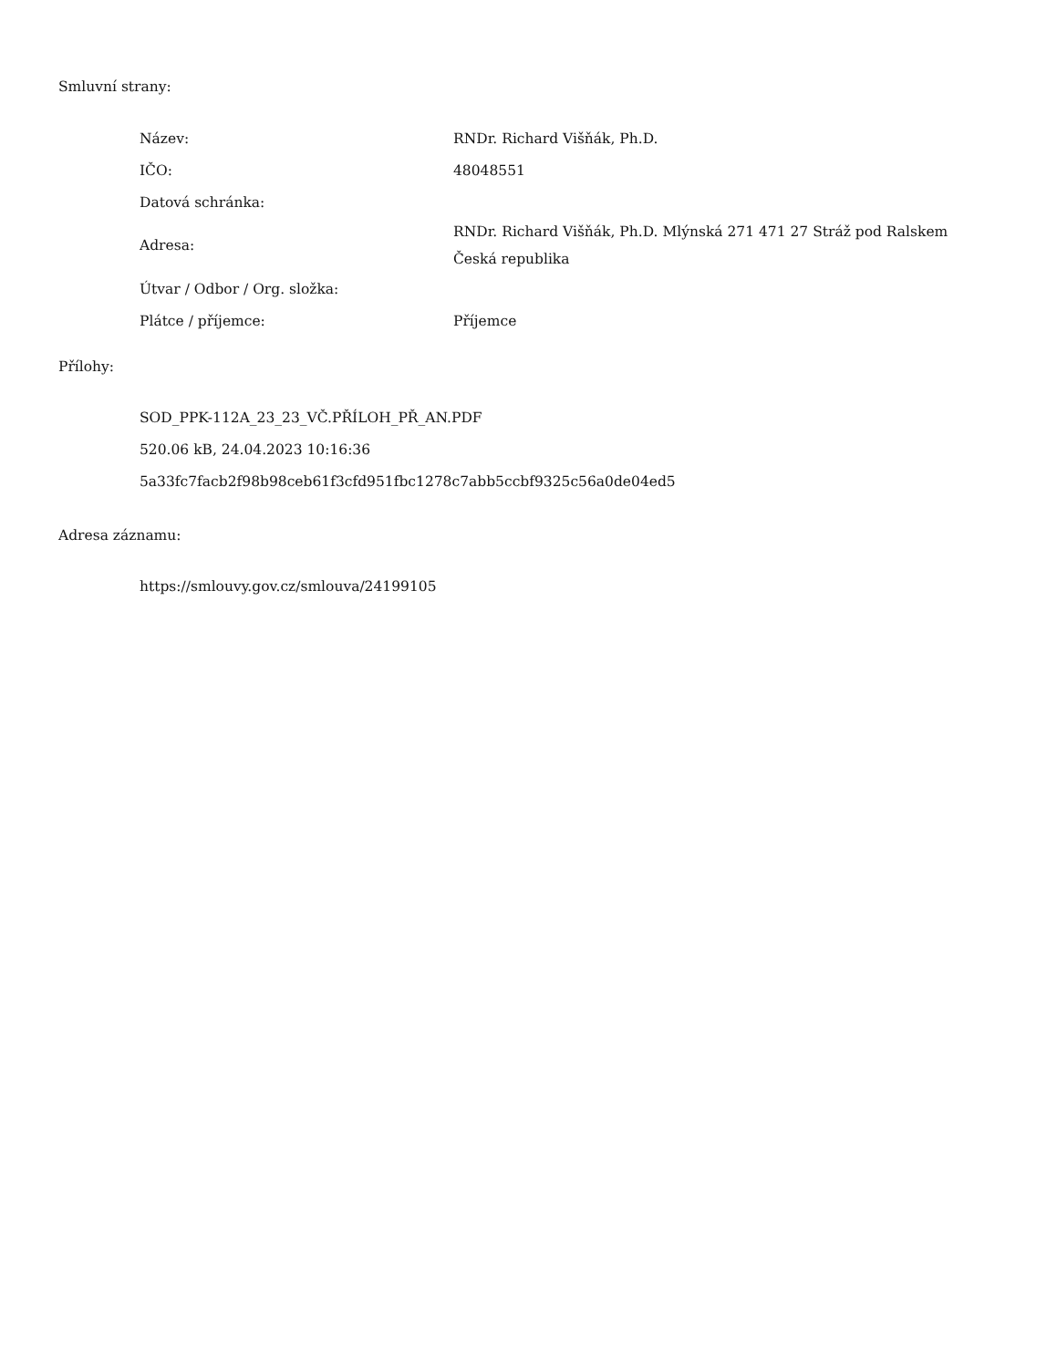Smluvní strany:
| Název: | RNDr. Richard Višňák, Ph.D. |
| IČO: | 48048551 |
| Datová schránka: | |
| Adresa: | RNDr. Richard Višňák, Ph.D. Mlýnská 271 471 27 Stráž pod Ralskem Česká republika |
| Útvar / Odbor / Org. složka: | |
| Plátce / příjemce: | Příjemce |
Přílohy:
SOD_PPK-112A_23_23_VČ.PŘÍLOH_PŘ_AN.PDF
520.06 kB, 24.04.2023 10:16:36
5a33fc7facb2f98b98ceb61f3cfd951fbc1278c7abb5ccbf9325c56a0de04ed5
Adresa záznamu:
https://smlouvy.gov.cz/smlouva/24199105